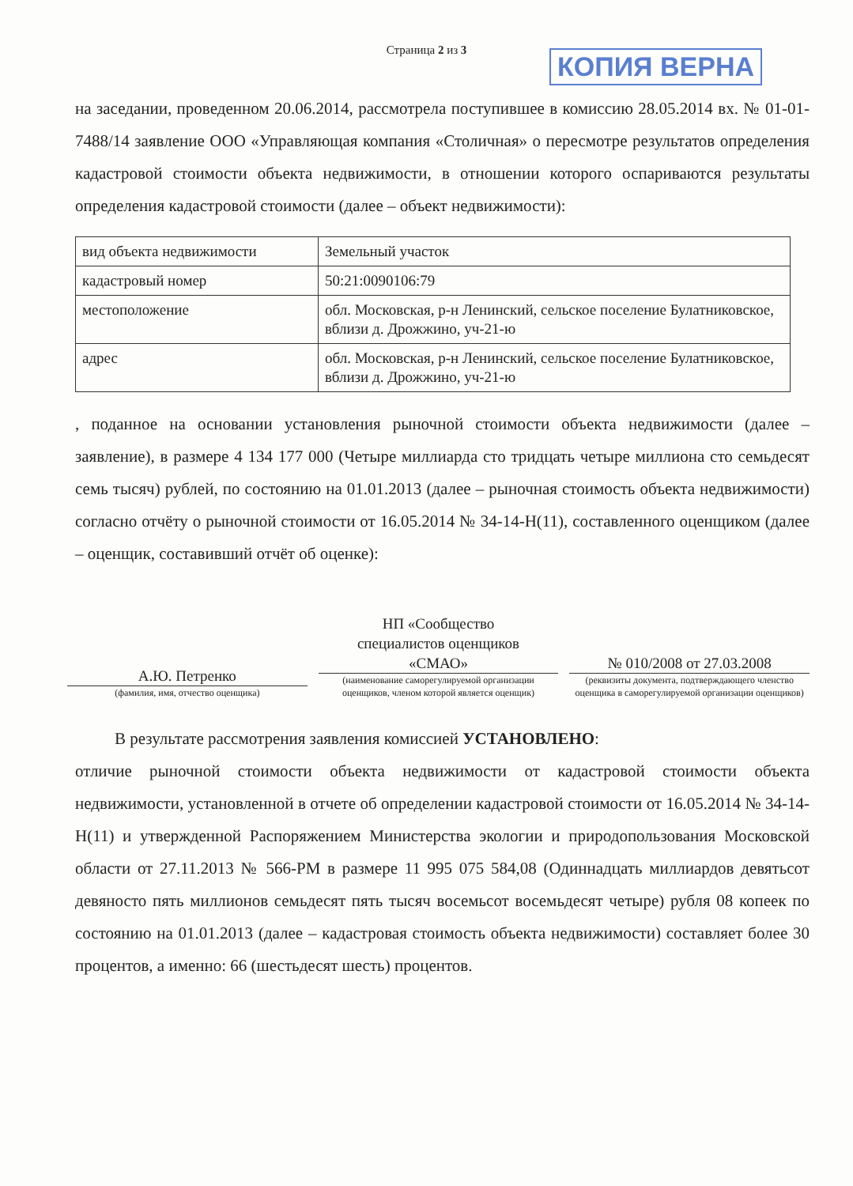Страница 2 из 3 КОПИЯ ВЕРНА
на заседании, проведенном 20.06.2014, рассмотрела поступившее в комиссию 28.05.2014 вх. № 01-01-7488/14 заявление ООО «Управляющая компания «Столичная» о пересмотре результатов определения кадастровой стоимости объекта недвижимости, в отношении которого оспариваются результаты определения кадастровой стоимости (далее – объект недвижимости):
| вид объекта недвижимости | Земельный участок |
| кадастровый номер | 50:21:0090106:79 |
| местоположение | обл. Московская, р-н Ленинский, сельское поселение Булатниковское, вблизи д. Дрожжино, уч-21-ю |
| адрес | обл. Московская, р-н Ленинский, сельское поселение Булатниковское, вблизи д. Дрожжино, уч-21-ю |
, поданное на основании установления рыночной стоимости объекта недвижимости (далее – заявление), в размере 4 134 177 000 (Четыре миллиарда сто тридцать четыре миллиона сто семьдесят семь тысяч) рублей, по состоянию на 01.01.2013 (далее – рыночная стоимость объекта недвижимости) согласно отчёту о рыночной стоимости от 16.05.2014 № 34-14-Н(11), составленного оценщиком (далее – оценщик, составивший отчёт об оценке):
А.Ю. Петренко
(фамилия, имя, отчество оценщика)
НП «Сообщество
специалистов оценщиков
«СМАО»
(наименование саморегулируемой организации оценщиков, членом которой является оценщик)
№ 010/2008 от 27.03.2008
(реквизиты документа, подтверждающего членство оценщика в саморегулируемой организации оценщиков)
В результате рассмотрения заявления комиссией УСТАНОВЛЕНО:
отличие рыночной стоимости объекта недвижимости от кадастровой стоимости объекта недвижимости, установленной в отчете об определении кадастровой стоимости от 16.05.2014 № 34-14-Н(11) и утвержденной Распоряжением Министерства экологии и природопользования Московской области от 27.11.2013 № 566-РМ в размере 11 995 075 584,08 (Одиннадцать миллиардов девятьсот девяносто пять миллионов семьдесят пять тысяч восемьсот восемьдесят четыре) рубля 08 копеек по состоянию на 01.01.2013 (далее – кадастровая стоимость объекта недвижимости) составляет более 30 процентов, а именно: 66 (шестьдесят шесть) процентов.